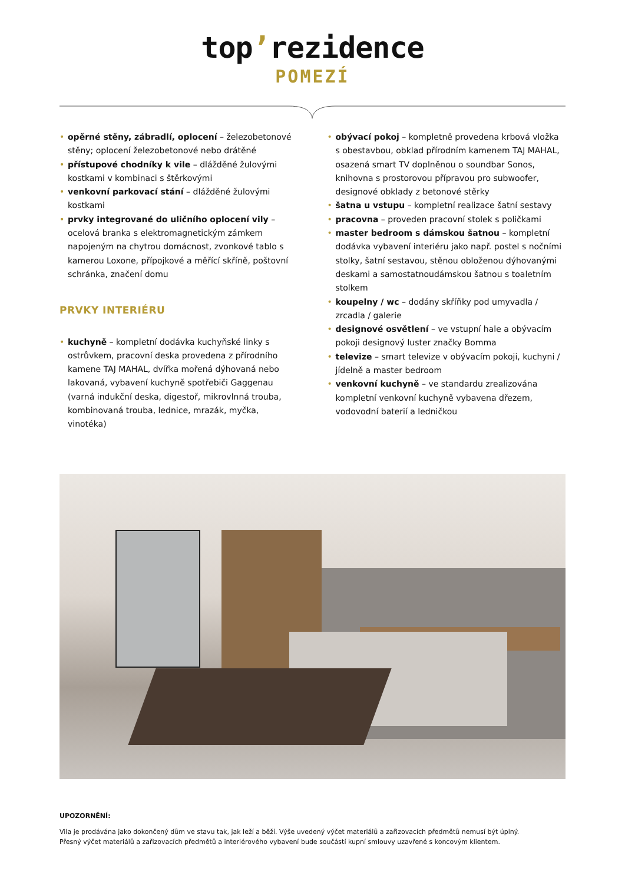top’rezidence
POMEZÍ
• opěrné stěny, zábradlí, oplocení – železobetonové stěny; oplocení železobetonové nebo drátěné
• přístupové chodníky k vile – dlážděné žulovými kostkami v kombinaci s štěrkovými
• venkovní parkovací stání – dlážděné žulovými kostkami
• prvky integrované do uličního oplocení vily – ocelová branka s elektromagnetickým zámkem napojeným na chytrou domácnost, zvonkové tablo s kamerou Loxone, přípojkové a měřící skříně, poštovní schránka, značení domu
PRVKY INTERIÉRU
• kuchyně – kompletní dodávka kuchyňské linky s ostrůvkem, pracovní deska provedena z přírodního kamene TAJ MAHAL, dvířka mořená dýhovaná nebo lakovaná, vybavení kuchyně spotřebiči Gaggenau (varná indukční deska, digestoř, mikrovlnná trouba, kombinovaná trouba, lednice, mrazák, myčka, vinotéka)
• obývací pokoj – kompletně provedena krbová vložka s obestavbou, obklad přírodním kamenem TAJ MAHAL, osazená smart TV doplněnou o soundbar Sonos, knihovna s prostorovou přípravou pro subwoofer, designové obklady z betonové stěrky
• šatna u vstupu – kompletní realizace šatní sestavy
• pracovna – proveden pracovní stolek s poličkami
• master bedroom s dámskou šatnou – kompletní dodávka vybavení interiéru jako např. postel s nočními stolky, šatní sestavou, stěnou obloženou dýhovanými deskami a samostatnoudámskou šatnou s toaletním stolkem
• koupelny / wc – dodány skříňky pod umyvadla / zrcadla / galerie
• designové osvětlení – ve vstupní hale a obývacím pokoji designový luster značky Bomma
• televize – smart televize v obývacím pokoji, kuchyni / jídelně a master bedroom
• venkovní kuchyně – ve standardu zrealizována kompletní venkovní kuchyně vybavena dřezem, vodovodní baterií a ledničkou
UPOZORNĚNÍ:
Vila je prodávána jako dokončený dům ve stavu tak, jak leží a běží. Výše uvedený výčet materiálů a zařizovacích předmětů nemusí být úplný.
Přesný výčet materiálů a zařizovacích předmětů a interiérového vybavení bude součástí kupní smlouvy uzavřené s koncovým klientem.